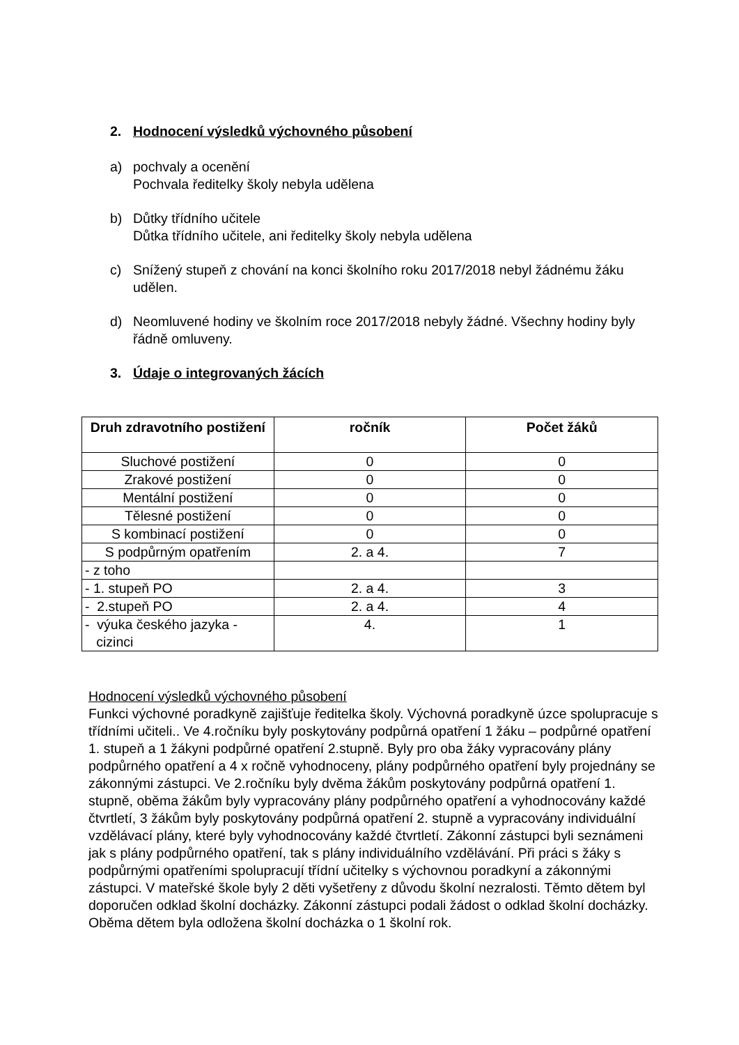2. Hodnocení výsledků výchovného působení
a) pochvaly a ocenění
Pochvala ředitelky školy nebyla udělena
b) Důtky třídního učitele
Důtka třídního učitele, ani ředitelky školy nebyla udělena
c) Snížený stupeň z chování na konci školního roku 2017/2018 nebyl žádnému žáku udělen.
d) Neomluvené hodiny ve školním roce 2017/2018 nebyly žádné. Všechny hodiny byly řádně omluveny.
3. Údaje o integrovaných žácích
| Druh zdravotního postižení | ročník | Počet žáků |
| --- | --- | --- |
| Sluchové postižení | 0 | 0 |
| Zrakové postižení | 0 | 0 |
| Mentální postižení | 0 | 0 |
| Tělesné postižení | 0 | 0 |
| S kombinací postižení | 0 | 0 |
| S podpůrným opatřením | 2. a 4. | 7 |
| - z toho | | |
| - 1. stupeň PO | 2. a 4. | 3 |
| - 2.stupeň PO | 2. a 4. | 4 |
| - výuka českého jazyka - cizinci | 4. | 1 |
Hodnocení výsledků výchovného působení
Funkci výchovné poradkyně zajišťuje ředitelka školy. Výchovná poradkyně úzce spolupracuje s třídními učiteli.. Ve 4.ročníku byly poskytovány podpůrná opatření 1 žáku – podpůrné opatření 1. stupeň a 1 žákyni podpůrné opatření 2.stupně. Byly pro oba žáky vypracovány plány podpůrného opatření a 4 x ročně vyhodnoceny, plány podpůrného opatření byly projednány se zákonnými zástupci. Ve 2.ročníku byly dvěma žákům poskytovány podpůrná opatření 1. stupně, oběma žákům byly vypracovány plány podpůrného opatření a vyhodnocovány každé čtvrtletí, 3 žákům byly poskytovány podpůrná opatření 2. stupně a vypracovány individuální vzdělávací plány, které byly vyhodnocovány každé čtvrtletí. Zákonní zástupci byli seznámeni jak s plány podpůrného opatření, tak s plány individuálního vzdělávání. Při práci s žáky s podpůrnými opatřeními spolupracují třídní učitelky s výchovnou poradkyní a zákonnými zástupci. V mateřské škole byly 2 děti vyšetřeny z důvodu školní nezralosti. Těmto dětem byl doporučen odklad školní docházky. Zákonní zástupci podali žádost o odklad školní docházky. Oběma dětem byla odložena školní docházka o 1 školní rok.